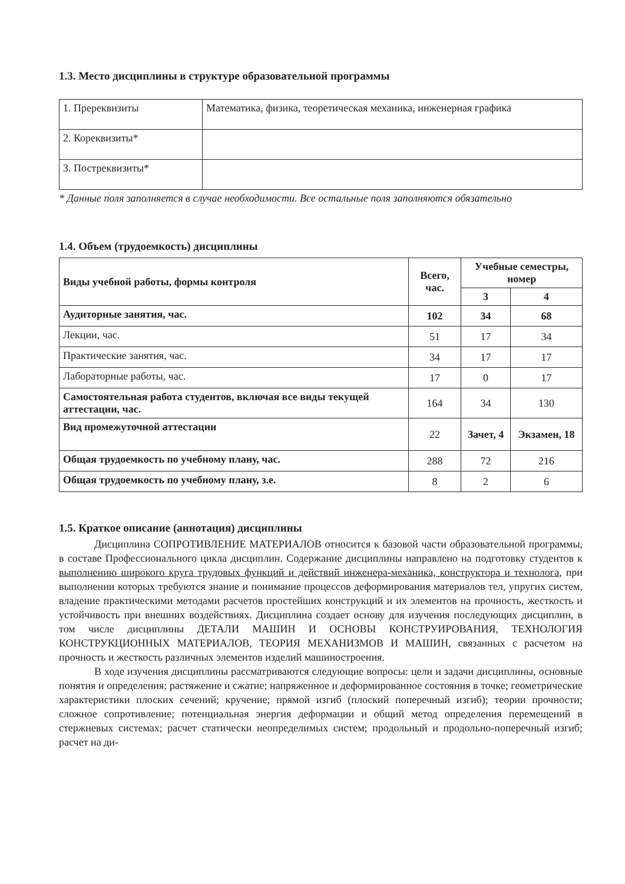1.3. Место дисциплины в структуре образовательной программы
| 1. Пререквизиты | Математика, физика, теоретическая механика, инженерная графика |
| 2. Кореквизиты* | |
| 3. Постреквизиты* | |
* Данные поля заполняется в случае необходимости. Все остальные поля заполняются обязательно
1.4. Объем (трудоемкость) дисциплины
| Виды учебной работы, формы контроля | Всего, час. | Учебные семестры, номер | |
| --- | --- | --- | --- |
| | | 3 | 4 |
| Аудиторные занятия, час. | 102 | 34 | 68 |
| Лекции, час. | 51 | 17 | 34 |
| Практические занятия, час. | 34 | 17 | 17 |
| Лабораторные работы, час. | 17 | 0 | 17 |
| Самостоятельная работа студентов, включая все виды текущей аттестации, час. | 164 | 34 | 130 |
| Вид промежуточной аттестации | 22 | Зачет, 4 | Экзамен, 18 |
| Общая трудоемкость по учебному плану, час. | 288 | 72 | 216 |
| Общая трудоемкость по учебному плану, з.е. | 8 | 2 | 6 |
1.5. Краткое описание (аннотация) дисциплины
Дисциплина СОПРОТИВЛЕНИЕ МАТЕРИАЛОВ относится к базовой части образовательной программы, в составе Профессионального цикла дисциплин. Содержание дисциплины направлено на подготовку студентов к выполнению широкого круга трудовых функций и действий инженера-механика, конструктора и технолога, при выполнении которых требуются знание и понимание процессов деформирования материалов тел, упругих систем, владение практическими методами расчетов простейших конструкций и их элементов на прочность, жесткость и устойчивость при внешних воздействиях. Дисциплина создает основу для изучения последующих дисциплин, в том числе дисциплины ДЕТАЛИ МАШИН И ОСНОВЫ КОНСТРУИРОВАНИЯ, ТЕХНОЛОГИЯ КОНСТРУКЦИОННЫХ МАТЕРИАЛОВ, ТЕОРИЯ МЕХАНИЗМОВ И МАШИН, связанных с расчетом на прочность и жесткость различных элементов изделий машиностроения.
В ходе изучения дисциплины рассматриваются следующие вопросы: цели и задачи дисциплины, основные понятия и определения; растяжение и сжатие; напряженное и деформированное состояния в точке; геометрические характеристики плоских сечений; кручение; прямой изгиб (плоский поперечный изгиб); теории прочности; сложное сопротивление; потенциальная энергия деформации и общий метод определения перемещений в стержневых системах; расчет статически неопределимых систем; продольный и продольно-поперечный изгиб; расчет на ди-